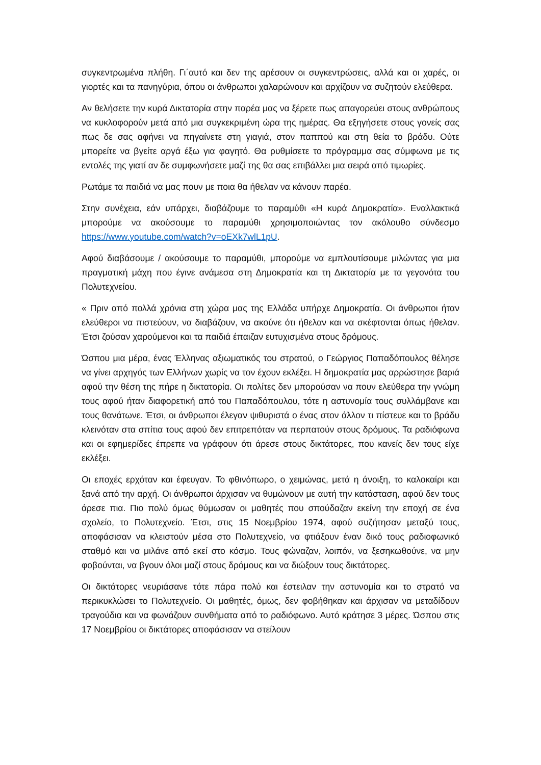συγκεντρωμένα πλήθη. Γι΄αυτό και δεν της αρέσουν οι συγκεντρώσεις, αλλά και οι χαρές, οι γιορτές και τα πανηγύρια, όπου οι άνθρωποι χαλαρώνουν και αρχίζουν να συζητούν ελεύθερα.
Αν θελήσετε την κυρά Δικτατορία στην παρέα μας να ξέρετε πως απαγορεύει στους ανθρώπους να κυκλοφορούν μετά από μια συγκεκριμένη ώρα της ημέρας. Θα εξηγήσετε στους γονείς σας πως δε σας αφήνει να πηγαίνετε στη γιαγιά, στον παππού και στη θεία το βράδυ. Ούτε μπορείτε να βγείτε αργά έξω για φαγητό. Θα ρυθμίσετε το πρόγραμμα σας σύμφωνα με τις εντολές της γιατί αν δε συμφωνήσετε μαζί της θα σας επιβάλλει μια σειρά από τιμωρίες.
Ρωτάμε τα παιδιά να μας πουν με ποια θα ήθελαν να κάνουν παρέα.
Στην συνέχεια, εάν υπάρχει, διαβάζουμε το παραμύθι «Η κυρά Δημοκρατία». Εναλλακτικά μπορούμε να ακούσουμε το παραμύθι χρησιμοποιώντας τον ακόλουθο σύνδεσμο https://www.youtube.com/watch?v=oEXk7wlL1pU.
Αφού διαβάσουμε / ακούσουμε το παραμύθι, μπορούμε να εμπλουτίσουμε μιλώντας για μια πραγματική μάχη που έγινε ανάμεσα στη Δημοκρατία και τη Δικτατορία με τα γεγονότα του Πολυτεχνείου.
« Πριν από πολλά χρόνια στη χώρα μας της Ελλάδα υπήρχε Δημοκρατία. Οι άνθρωποι ήταν ελεύθεροι να πιστεύουν, να διαβάζουν, να ακούνε ότι ήθελαν και να σκέφτονται όπως ήθελαν. Έτσι ζούσαν χαρούμενοι και τα παιδιά έπαιζαν ευτυχισμένα στους δρόμους.
Ώσπου μια μέρα, ένας Έλληνας αξιωματικός του στρατού, ο Γεώργιος Παπαδόπουλος θέλησε να γίνει αρχηγός των Ελλήνων χωρίς να τον έχουν εκλέξει. Η δημοκρατία μας αρρώστησε βαριά αφού την θέση της πήρε η δικτατορία. Οι πολίτες δεν μπορούσαν να πουν ελεύθερα την γνώμη τους αφού ήταν διαφορετική από του Παπαδόπουλου, τότε η αστυνομία τους συλλάμβανε και τους θανάτωνε. Έτσι, οι άνθρωποι έλεγαν ψιθυριστά ο ένας στον άλλον τι πίστευε και το βράδυ κλεινόταν στα σπίτια τους αφού δεν επιτρεπόταν να περπατούν στους δρόμους. Τα ραδιόφωνα και οι εφημερίδες έπρεπε να γράφουν ότι άρεσε στους δικτάτορες, που κανείς δεν τους είχε εκλέξει.
Οι εποχές ερχόταν και έφευγαν. Το φθινόπωρο, ο χειμώνας, μετά η άνοιξη, το καλοκαίρι και ξανά από την αρχή. Οι άνθρωποι άρχισαν να θυμώνουν με αυτή την κατάσταση, αφού δεν τους άρεσε πια. Πιο πολύ όμως θύμωσαν οι μαθητές που σπούδαζαν εκείνη την εποχή σε ένα σχολείο, το Πολυτεχνείο. Έτσι, στις 15 Νοεμβρίου 1974, αφού συζήτησαν μεταξύ τους, αποφάσισαν να κλειστούν μέσα στο Πολυτεχνείο, να φτιάξουν έναν δικό τους ραδιοφωνικό σταθμό και να μιλάνε από εκεί στο κόσμο. Τους φώναζαν, λοιπόν, να ξεσηκωθούνε, να μην φοβούνται, να βγουν όλοι μαζί στους δρόμους και να διώξουν τους δικτάτορες.
Οι δικτάτορες νευριάσανε τότε πάρα πολύ και έστειλαν την αστυνομία και το στρατό να περικυκλώσει το Πολυτεχνείο. Οι μαθητές, όμως, δεν φοβήθηκαν και άρχισαν να μεταδίδουν τραγούδια και να φωνάζουν συνθήματα από το ραδιόφωνο. Αυτό κράτησε 3 μέρες. Ώσπου στις 17 Νοεμβρίου οι δικτάτορες αποφάσισαν να στείλουν